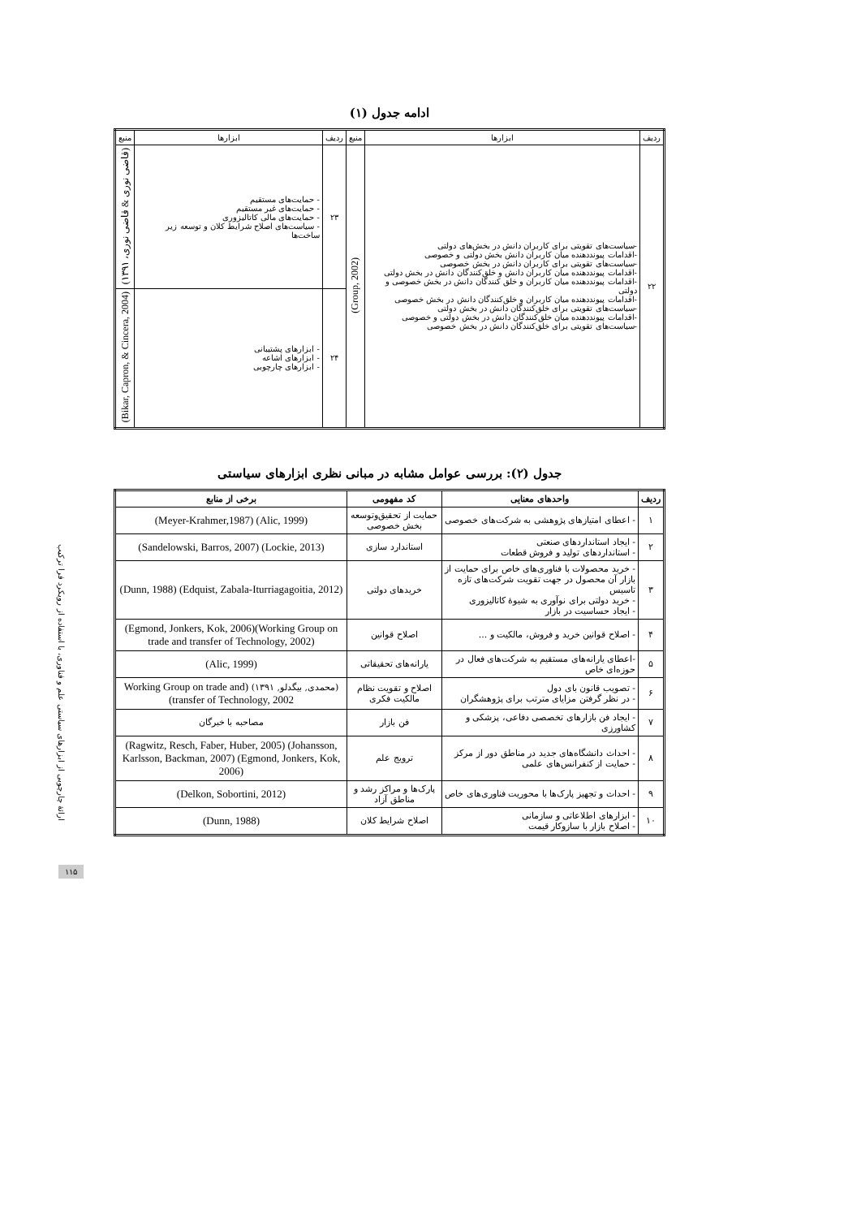ادامه جدول (۱)
| ردیف | ابزارها | منبع | ردیف | ابزارها | منبع |
| ۲۲ | -سیاست‌های تقویتی برای کاربران دانش در بخش‌های دولتی -اقدامات پیونددهنده میان کاربران دانش بخش دولتی و خصوصی -سیاست‌های تقویتی برای کاربران دانش در بخش خصوصی -اقدامات پیونددهنده میان کاربران دانش و خلق‌کنندگان دانش در بخش دولتی -اقدامات پیونددهنده میان کاربران و خلق کنندگان دانش در بخش خصوصی و دولتی -اقدامات پیونددهنده میان کاربران و خلق‌کنندگان دانش در بخش خصوصی -سیاست‌های تقویتی برای خلق‌کنندگان دانش در بخش دولتی -اقدامات پیونددهنده میان خلق‌کنندگان دانش در بخش دولتی و خصوصی -سیاست‌های تقویتی برای خلق‌کنندگان دانش در بخش خصوصی | (Group, 2002) | ۲۳ | - حمایت‌های مستقیم - حمایت‌های غیر مستقیم - حمایت‌های مالی کاتالیزوری - سیاست‌های اصلاح شرایط کلان و توسعه زیر ساخت‌ها | (قاضی نوری & قاضی نوری، ۱۳۹۱) |
| | | | ۲۴ | - ابزارهای پشتیبانی - ابزارهای اشاعه - ابزارهای چارچوبی | (Bikar, Capron, & Cincera, 2004) |
جدول (۲): بررسی عوامل مشابه در مبانی نظری ابزارهای سیاستی
| ردیف | واحدهای معنایی | کد مفهومی | برخی از منابع |
| --- | --- | --- | --- |
| ۱ | - اعطای امتیازهای پژوهشی به شرکت‌های خصوصی | حمایت از تحقیق‌وتوسعه بخش خصوصی | (Meyer-Krahmer,1987) (Alic, 1999) |
| ۲ | - ایجاد استانداردهای صنعتی - استانداردهای تولید و فروش قطعات | استاندارد سازی | (Sandelowski, Barros, 2007) (Lockie, 2013) |
| ۳ | - خرید محصولات با فناوری‌های خاص برای حمایت از بازار آن محصول در جهت تقویت شرکت‌های تازه تاسیس - خرید دولتی برای نوآوری به شیوهٔ کاتالیزوری - ایجاد حساسیت در بازار | خریدهای دولتی | (Dunn, 1988) (Edquist, Zabala-Iturriagagoitia, 2012) |
| ۴ | - اصلاح قوانین خرید و فروش، مالکیت و ... | اصلاح قوانین | (Egmond, Jonkers, Kok, 2006)(Working Group on trade and transfer of Technology, 2002) |
| ۵ | -اعطای یارانه‌های مستقیم به شرکت‌های فعال در حوزه‌ای خاص | یارانه‌های تحقیقاتی | (Alic, 1999) |
| ۶ | - تصویب قانون بای دول - در نظر گرفتن مزایای مترتب برای پژوهشگران | اصلاح و تقویت نظام مالکیت فکری | (محمدی, بیگدلو, ۱۳۹۱) (Working Group on trade and transfer of Technology, 2002) |
| ۷ | - ایجاد فن بازارهای تخصصی دفاعی، پزشکی و کشاورزی | فن بازار | مصاحبه با خبرگان |
| ۸ | - احداث دانشگاه‌های جدید در مناطق دور از مرکز - حمایت از کنفرانس‌های علمی | ترویج علم | (Ragwitz, Resch, Faber, Huber, 2005) (Johansson, Karlsson, Backman, 2007) (Egmond, Jonkers, Kok, 2006) |
| ۹ | - احداث و تجهیز پارک‌ها با محوریت فناوری‌های خاص | پارک‌ها و مراکز رشد و مناطق آزاد | (Delkon, Sobortini, 2012) |
| ۱۰ | - ابزارهای اطلاعاتی و سازمانی - اصلاح بازار با سازوکار قیمت | اصلاح شرایط کلان | (Dunn, 1988) |
ارائهٔ چارچوبی از ابزارهای سیاستی علم و فناوری، با استفاده از رویکرد فرا ترکیب
۱۱۵